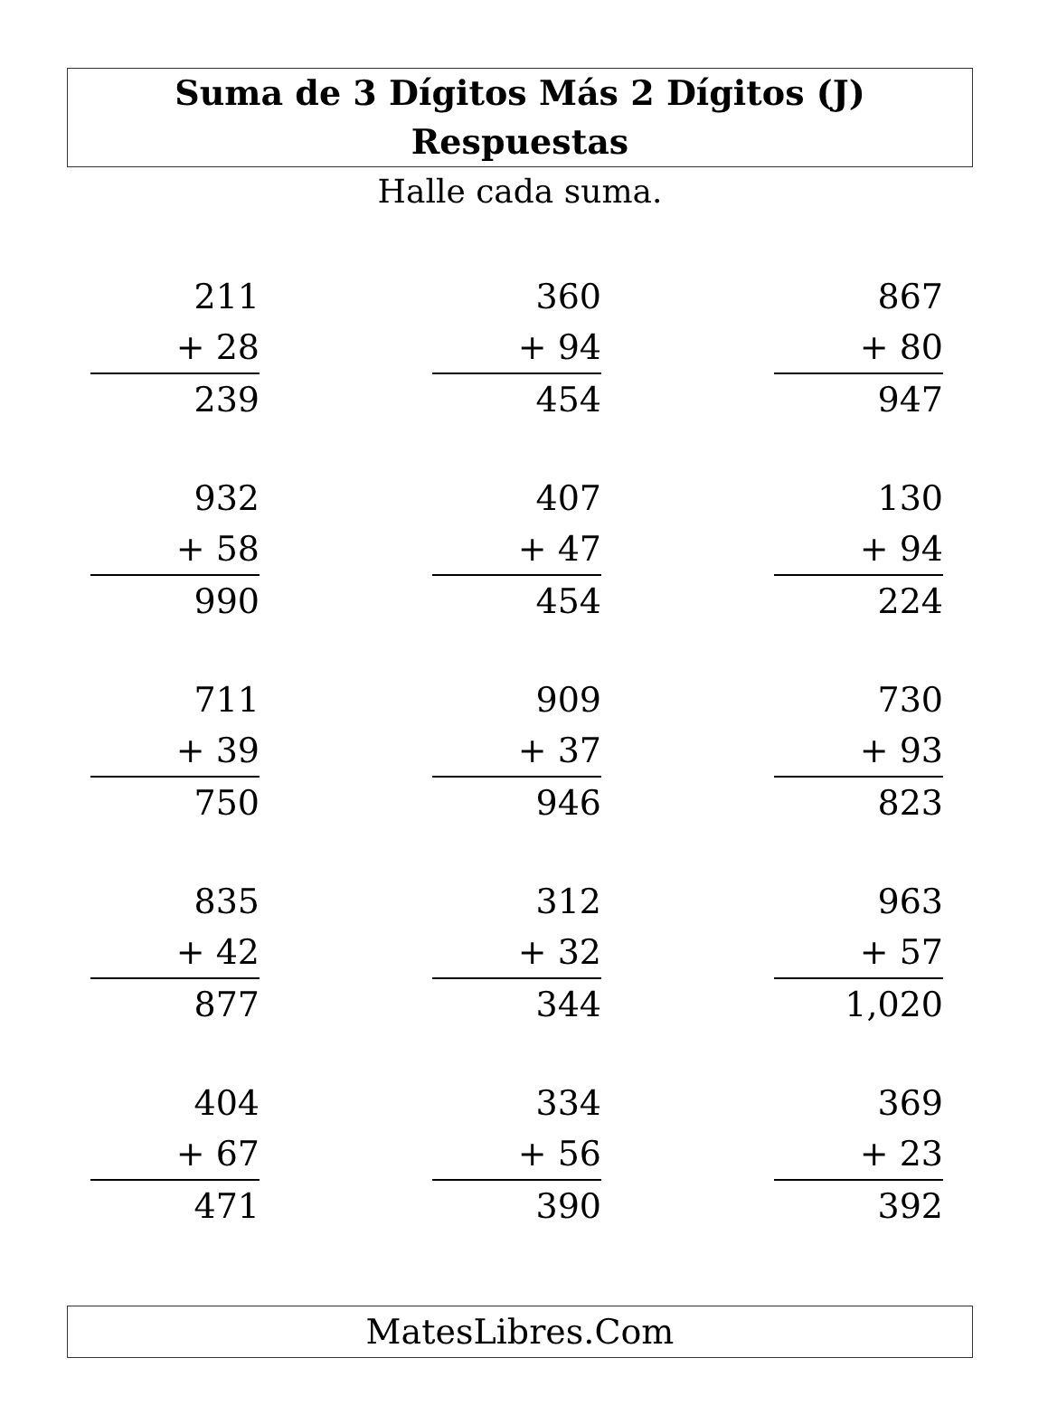Suma de 3 Dígitos Más 2 Dígitos (J) Respuestas
Halle cada suma.
211
+ 28
239
360
+ 94
454
867
+ 80
947
932
+ 58
990
407
+ 47
454
130
+ 94
224
711
+ 39
750
909
+ 37
946
730
+ 93
823
835
+ 42
877
312
+ 32
344
963
+ 57
1,020
404
+ 67
471
334
+ 56
390
369
+ 23
392
MatesLibres.Com